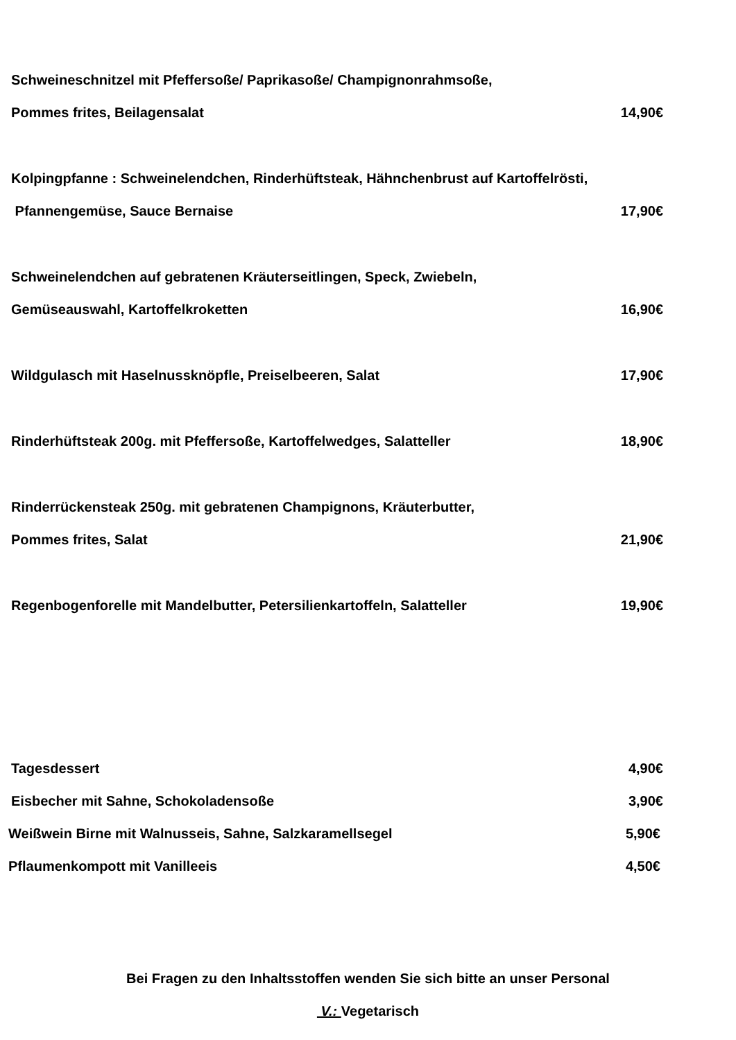Schweineschnitzel mit Pfeffersoße/ Paprikasoße/ Champignonrahmsoße,
Pommes frites, Beilagensalat 14,90€
Kolpingpfanne : Schweinelendchen, Rinderhüftsteak, Hähnchenbrust auf Kartoffelrösti,
Pfannengemüse, Sauce Bernaise 17,90€
Schweinelendchen auf gebratenen Kräuterseitlingen, Speck, Zwiebeln,
Gemüseauswahl, Kartoffelkroketten 16,90€
Wildgulasch mit Haselnussknöpfle, Preiselbeeren, Salat 17,90€
Rinderhüftsteak 200g. mit Pfeffersoße, Kartoffelwedges, Salatteller 18,90€
Rinderrückensteak 250g. mit gebratenen Champignons, Kräuterbutter,
Pommes frites, Salat 21,90€
Regenbogenforelle mit Mandelbutter, Petersilienkartoffeln, Salatteller 19,90€
Tagesdessert 4,90€
Eisbecher mit Sahne, Schokoladensoße 3,90€
Weißwein Birne mit Walnusseis, Sahne, Salzkaramellsegel 5,90€
Pflaumenkompott mit Vanilleeis 4,50€
Bei Fragen zu den Inhaltsstoffen wenden Sie sich bitte an unser Personal
V.: Vegetarisch